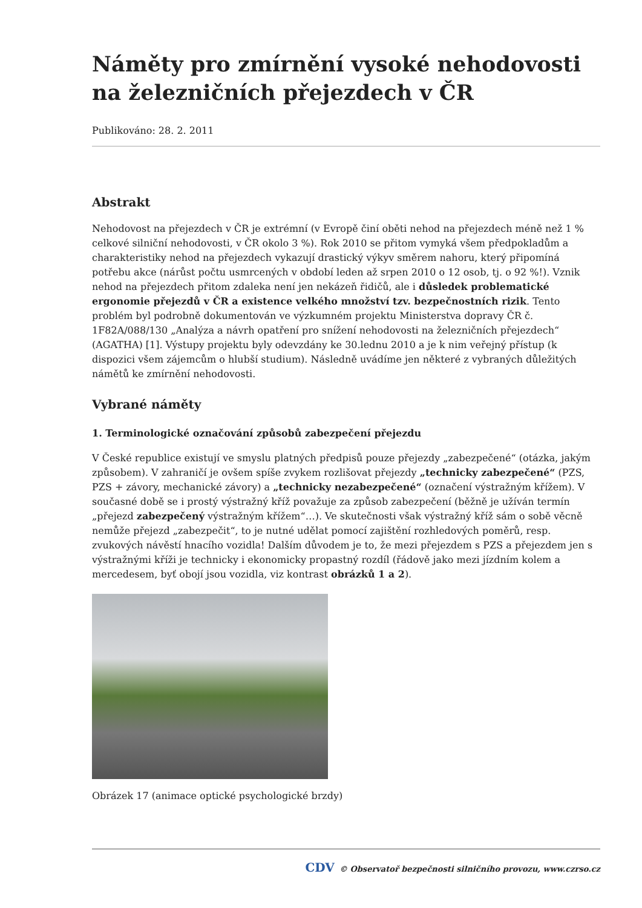Náměty pro zmírnění vysoké nehodovosti na železničních přejezdech v ČR
Publikováno: 28. 2. 2011
Abstrakt
Nehodovost na přejezdech v ČR je extrémní (v Evropě činí oběti nehod na přejezdech méně než 1 % celkové silniční nehodovosti, v ČR okolo 3 %). Rok 2010 se přitom vymyká všem předpokladům a charakteristiky nehod na přejezdech vykazují drastický výkyv směrem nahoru, který připomíná potřebu akce (nárůst počtu usmrcených v období leden až srpen 2010 o 12 osob, tj. o 92 %!). Vznik nehod na přejezdech přitom zdaleka není jen nekázeň řidičů, ale i důsledek problematické ergonomie přejezdů v ČR a existence velkého množství tzv. bezpečnostních rizik. Tento problém byl podrobně dokumentován ve výzkumném projektu Ministerstva dopravy ČR č. 1F82A/088/130 „Analýza a návrh opatření pro snížení nehodovosti na železničních přejezdech“ (AGATHA) [1]. Výstupy projektu byly odevzdány ke 30.lednu 2010 a je k nim veřejný přístup (k dispozici všem zájemcům o hlubší studium). Následně uvádíme jen některé z vybraných důležitých námětů ke zmírnění nehodovosti.
Vybrané náměty
1. Terminologické označování způsobů zabezpečení přejezdu
V České republice existují ve smyslu platných předpisů pouze přejezdy „zabezpečené“ (otázka, jakým způsobem). V zahraničí je ovšem spíše zvykem rozlišovat přejezdy „technicky zabezpečené“ (PZS, PZS + závory, mechanické závory) a „technicky nezabezpečené“ (označení výstražným křížem). V současné době se i prostý výstražný kříž považuje za způsob zabezpečení (běžně je užíván termín „přejezd zabezpečený výstražným křížem“…). Ve skutečnosti však výstražný kříž sám o sobě věcně nemůže přejezd „zabezpečit“, to je nutné udělat pomocí zajištění rozhledových poměrů, resp. zvukových návěstí hnacího vozidla! Dalším důvodem je to, že mezi přejezdem s PZS a přejezdem jen s výstražnými kříži je technicky i ekonomicky propastný rozdíl (řádově jako mezi jízdním kolem a mercedesem, byť obojí jsou vozidla, viz kontrast obrázků 1 a 2).
Obrázek 17 (animace optické psychologické brzdy)
CDV © Observatoř bezpečnosti silničního provozu, www.czrso.cz